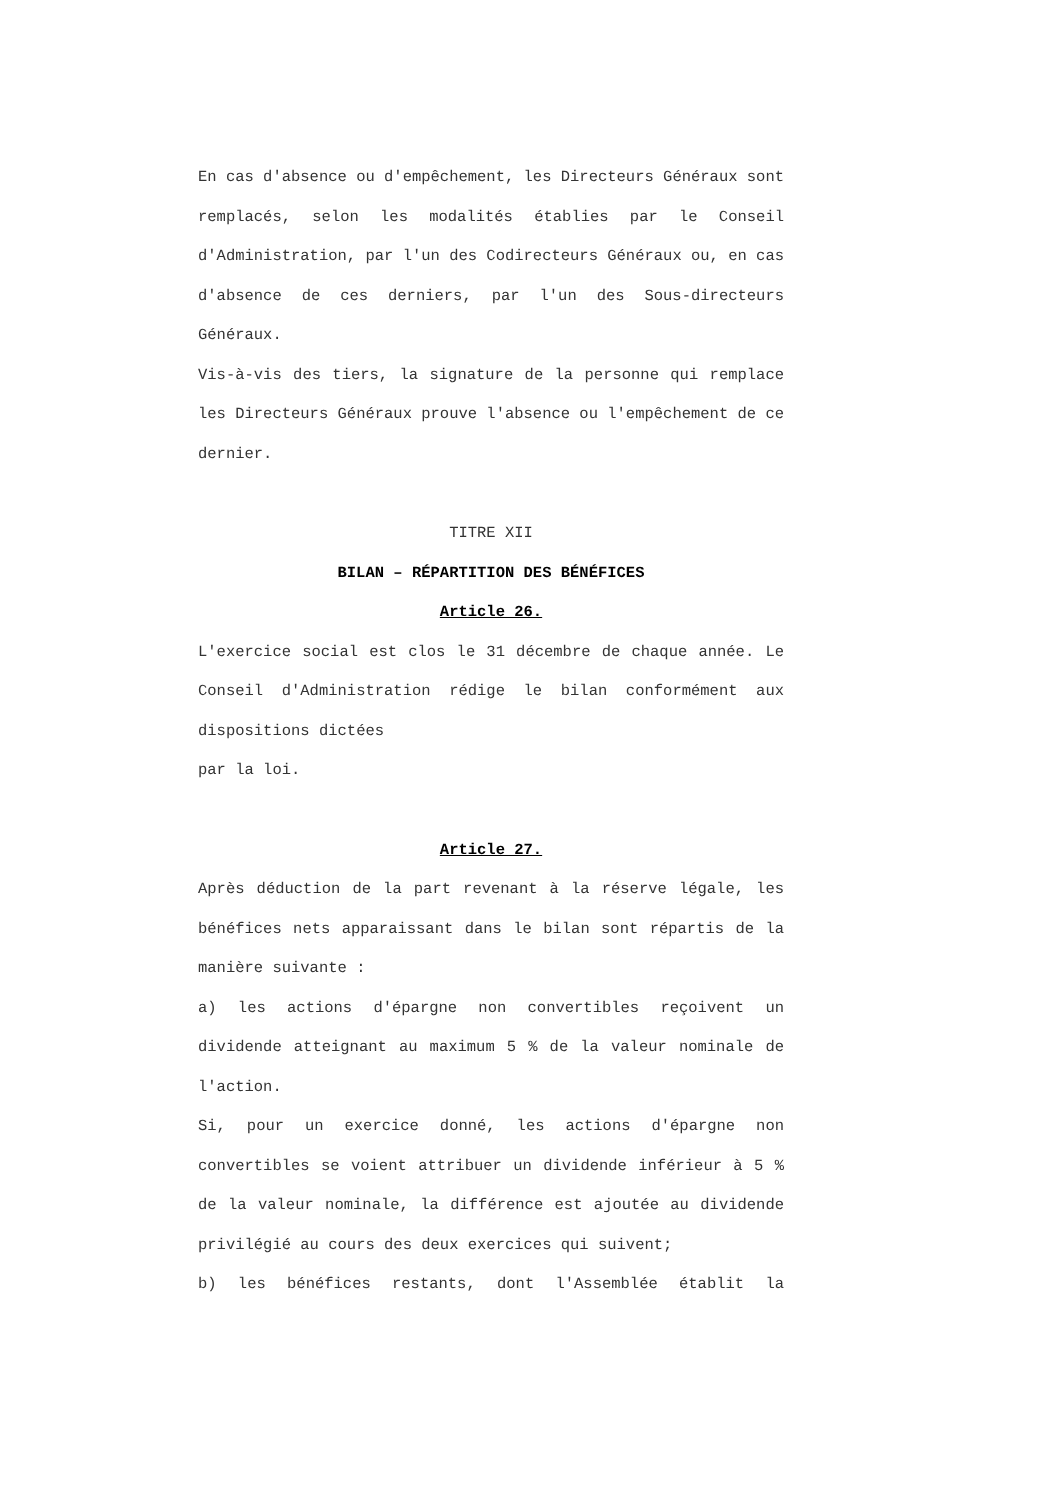En cas d'absence ou d'empêchement, les Directeurs Généraux sont remplacés, selon les modalités établies par le Conseil d'Administration, par l'un des Codirecteurs Généraux ou, en cas d'absence de ces derniers, par l'un des Sous-directeurs Généraux.
Vis-à-vis des tiers, la signature de la personne qui remplace les Directeurs Généraux prouve l'absence ou l'empêchement de ce dernier.
TITRE XII
BILAN – RÉPARTITION DES BÉNÉFICES
Article 26.
L'exercice social est clos le 31 décembre de chaque année. Le Conseil d'Administration rédige le bilan conformément aux dispositions dictées
par la loi.
Article 27.
Après déduction de la part revenant à la réserve légale, les bénéfices nets apparaissant dans le bilan sont répartis de la manière suivante :
a) les actions d'épargne non convertibles reçoivent un dividende atteignant au maximum 5 % de la valeur nominale de l'action.
Si, pour un exercice donné, les actions d'épargne non convertibles se voient attribuer un dividende inférieur à 5 % de la valeur nominale, la différence est ajoutée au dividende privilégié au cours des deux exercices qui suivent;
b) les bénéfices restants, dont l'Assemblée établit la